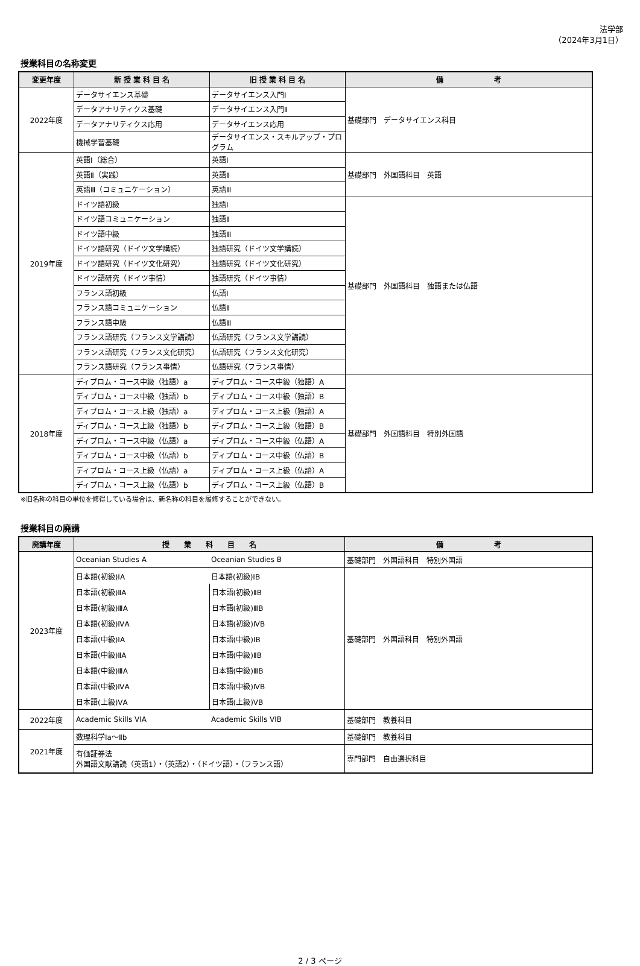法学部
（2024年3月1日）
授業科目の名称変更
| 変更年度 | 新 授 業 科 目 名 | 旧 授 業 科 目 名 | 備 考 |
| --- | --- | --- | --- |
| 2022年度 | データサイエンス基礎 | データサイエンス入門Ⅰ | 基礎部門 データサイエンス科目 |
| | データアナリティクス基礎 | データサイエンス入門Ⅱ | |
| | データアナリティクス応用 | データサイエンス応用 | |
| | 機械学習基礎 | データサイエンス・スキルアップ・プログラム | |
| 2019年度 | 英語Ⅰ（総合） | 英語Ⅰ | 基礎部門 外国語科目 英語 |
| | 英語Ⅱ（実践） | 英語Ⅱ | |
| | 英語Ⅲ（コミュニケーション） | 英語Ⅲ | |
| | ドイツ語初級 | 独語Ⅰ | 基礎部門 外国語科目 独語または仏語 |
| | ドイツ語コミュニケーション | 独語Ⅱ | |
| | ドイツ語中級 | 独語Ⅲ | |
| | ドイツ語研究（ドイツ文学講読） | 独語研究（ドイツ文学講読） | |
| | ドイツ語研究（ドイツ文化研究） | 独語研究（ドイツ文化研究） | |
| | ドイツ語研究（ドイツ事情） | 独語研究（ドイツ事情） | |
| | フランス語初級 | 仏語Ⅰ | |
| | フランス語コミュニケーション | 仏語Ⅱ | |
| | フランス語中級 | 仏語Ⅲ | |
| | フランス語研究（フランス文学講読） | 仏語研究（フランス文学講読） | |
| | フランス語研究（フランス文化研究） | 仏語研究（フランス文化研究） | |
| | フランス語研究（フランス事情） | 仏語研究（フランス事情） | |
| 2018年度 | ディプロム・コース中級（独語）a | ディプロム・コース中級（独語）A | 基礎部門 外国語科目 特別外国語 |
| | ディプロム・コース中級（独語）b | ディプロム・コース中級（独語）B | |
| | ディプロム・コース上級（独語）a | ディプロム・コース上級（独語）A | |
| | ディプロム・コース上級（独語）b | ディプロム・コース上級（独語）B | |
| | ディプロム・コース中級（仏語）a | ディプロム・コース中級（仏語）A | |
| | ディプロム・コース中級（仏語）b | ディプロム・コース中級（仏語）B | |
| | ディプロム・コース上級（仏語）a | ディプロム・コース上級（仏語）A | |
| | ディプロム・コース上級（仏語）b | ディプロム・コース上級（仏語）B | |
※旧名称の科目の単位を修得している場合は、新名称の科目を履修することができない。
授業科目の廃講
| 廃講年度 | 授 業 科 目 名 | | 備 考 |
| --- | --- | --- | --- |
| 2023年度 | Oceanian Studies A | Oceanian Studies B | 基礎部門 外国語科目 特別外国語 |
| | 日本語(初級)ⅠA | 日本語(初級)ⅠB | 基礎部門 外国語科目 特別外国語 |
| | 日本語(初級)ⅡA | 日本語(初級)ⅡB | |
| | 日本語(初級)ⅢA | 日本語(初級)ⅢB | |
| | 日本語(初級)ⅣA | 日本語(初級)ⅣB | |
| | 日本語(中級)ⅠA | 日本語(中級)ⅠB | |
| | 日本語(中級)ⅡA | 日本語(中級)ⅡB | |
| | 日本語(中級)ⅢA | 日本語(中級)ⅢB | |
| | 日本語(中級)ⅣA | 日本語(中級)ⅣB | |
| | 日本語(上級)ⅤA | 日本語(上級)ⅤB | |
| 2022年度 | Academic Skills VIA | Academic Skills VIB | 基礎部門 教養科目 |
| 2021年度 | 数理科学Ⅰa～Ⅱb | | 基礎部門 教養科目 |
| | 有価証券法 外国語文献講読（英語1）・（英語2）・（ドイツ語）・（フランス語） | | 専門部門 自由選択科目 |
2 / 3 ページ